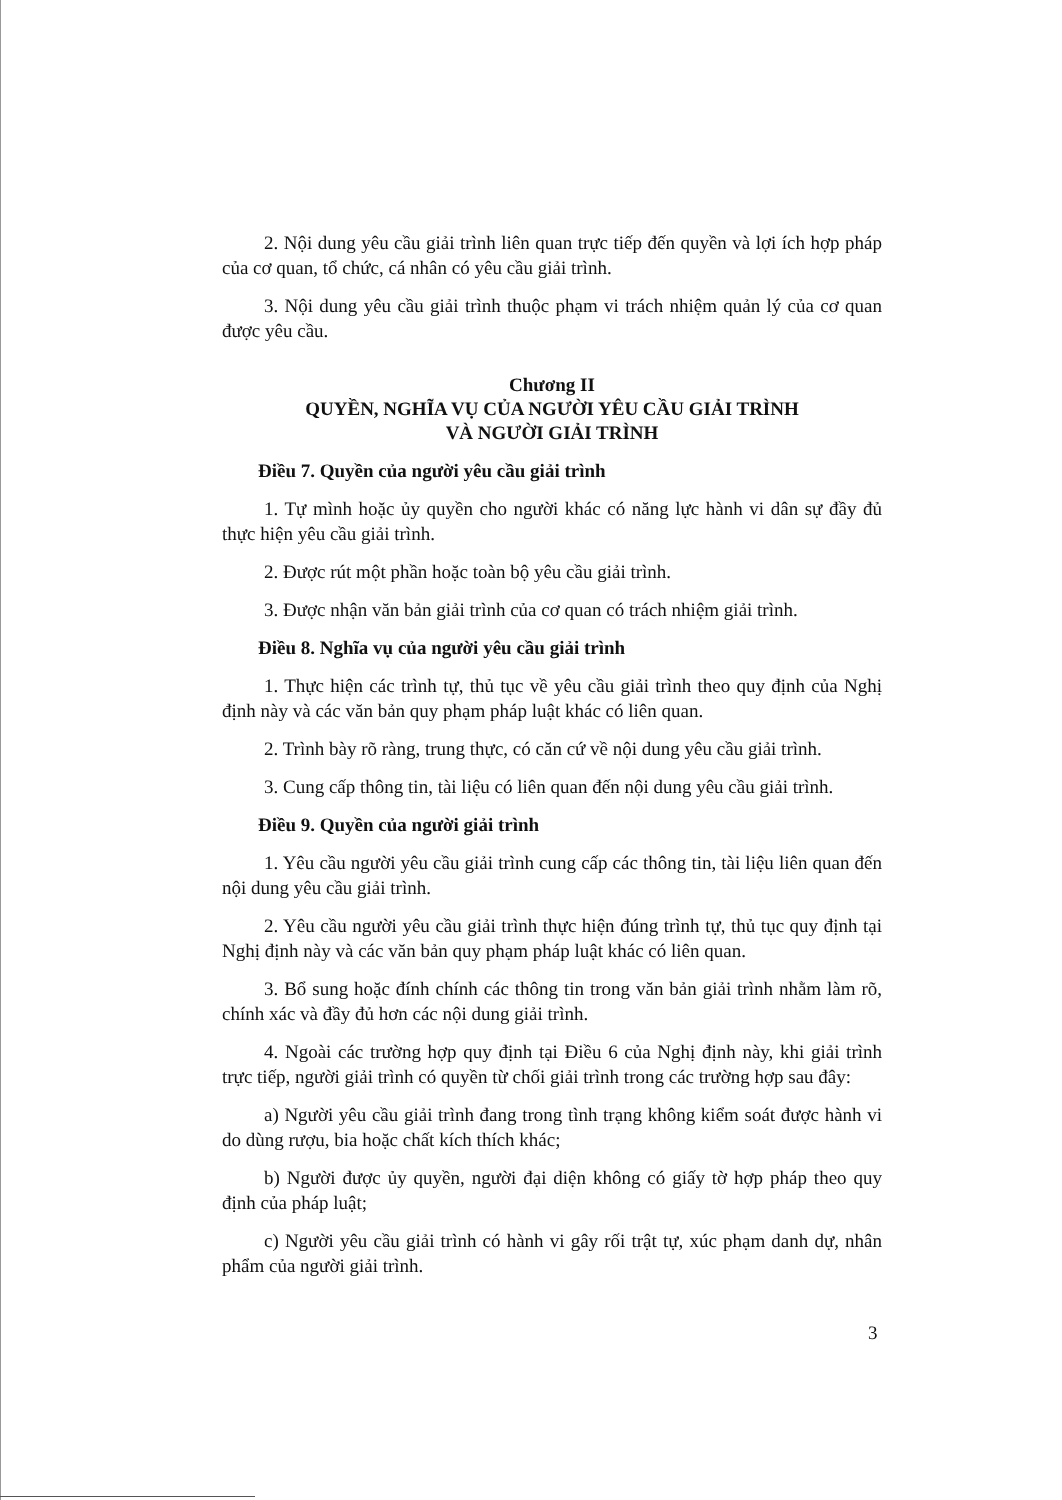2. Nội dung yêu cầu giải trình liên quan trực tiếp đến quyền và lợi ích hợp pháp của cơ quan, tổ chức, cá nhân có yêu cầu giải trình.
3. Nội dung yêu cầu giải trình thuộc phạm vi trách nhiệm quản lý của cơ quan được yêu cầu.
Chương II
QUYỀN, NGHĨA VỤ CỦA NGƯỜI YÊU CẦU GIẢI TRÌNH
VÀ NGƯỜI GIẢI TRÌNH
Điều 7. Quyền của người yêu cầu giải trình
1. Tự mình hoặc ủy quyền cho người khác có năng lực hành vi dân sự đầy đủ thực hiện yêu cầu giải trình.
2. Được rút một phần hoặc toàn bộ yêu cầu giải trình.
3. Được nhận văn bản giải trình của cơ quan có trách nhiệm giải trình.
Điều 8. Nghĩa vụ của người yêu cầu giải trình
1. Thực hiện các trình tự, thủ tục về yêu cầu giải trình theo quy định của Nghị định này và các văn bản quy phạm pháp luật khác có liên quan.
2. Trình bày rõ ràng, trung thực, có căn cứ về nội dung yêu cầu giải trình.
3. Cung cấp thông tin, tài liệu có liên quan đến nội dung yêu cầu giải trình.
Điều 9. Quyền của người giải trình
1. Yêu cầu người yêu cầu giải trình cung cấp các thông tin, tài liệu liên quan đến nội dung yêu cầu giải trình.
2. Yêu cầu người yêu cầu giải trình thực hiện đúng trình tự, thủ tục quy định tại Nghị định này và các văn bản quy phạm pháp luật khác có liên quan.
3. Bổ sung hoặc đính chính các thông tin trong văn bản giải trình nhằm làm rõ, chính xác và đầy đủ hơn các nội dung giải trình.
4. Ngoài các trường hợp quy định tại Điều 6 của Nghị định này, khi giải trình trực tiếp, người giải trình có quyền từ chối giải trình trong các trường hợp sau đây:
a) Người yêu cầu giải trình đang trong tình trạng không kiểm soát được hành vi do dùng rượu, bia hoặc chất kích thích khác;
b) Người được ủy quyền, người đại diện không có giấy tờ hợp pháp theo quy định của pháp luật;
c) Người yêu cầu giải trình có hành vi gây rối trật tự, xúc phạm danh dự, nhân phẩm của người giải trình.
3